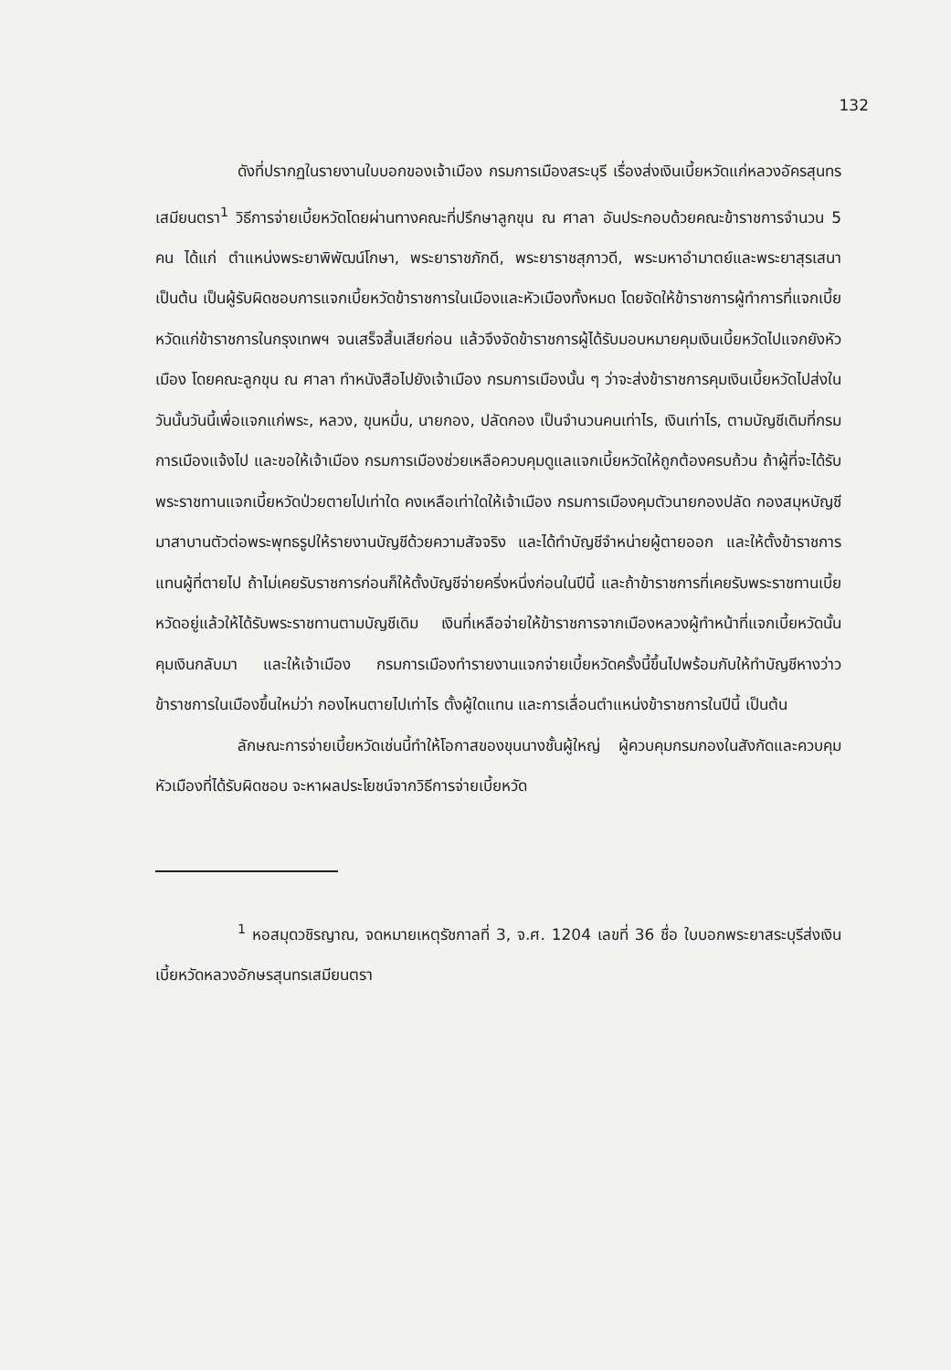132
ดังที่ปรากฏในรายงานใบบอกของเจ้าเมือง กรมการเมืองสระบุรี เรื่องส่งเงินเบี้ยหวัดแก่หลวงอัครสุนทร เสมียนตรา<sup>1</sup> วิธีการจ่ายเบี้ยหวัดโดยผ่านทางคณะที่ปรึกษาลูกขุน ณ ศาลา อันประกอบด้วยคณะข้าราชการจำนวน 5 คน ได้แก่ ตำแหน่งพระยาพิพัฒน์โกษา, พระยาราชภักดี, พระยาราชสุภาวดี, พระมหาอำมาตย์และพระยาสุรเสนา เป็นต้น เป็นผู้รับผิดชอบการแจกเบี้ยหวัดข้าราชการในเมืองและหัวเมืองทั้งหมด โดยจัดให้ข้าราชการผู้ทำการที่แจกเบี้ยหวัดแก่ข้าราชการในกรุงเทพฯ จนเสร็จสิ้นเสียก่อน แล้วจึงจัดข้าราชการผู้ได้รับมอบหมายคุมเงินเบี้ยหวัดไปแจกยังหัวเมือง โดยคณะลูกขุน ณ ศาลา ทำหนังสือไปยังเจ้าเมือง กรมการเมืองนั้น ๆ ว่าจะส่งข้าราชการคุมเงินเบี้ยหวัดไปส่งในวันนั้นวันนี้เพื่อแจกแก่พระ, หลวง, ขุนหมื่น, นายกอง, ปลัดกอง เป็นจำนวนคนเท่าไร, เงินเท่าไร, ตามบัญชีเดิมที่กรมการเมืองแจ้งไป และขอให้เจ้าเมือง กรมการเมืองช่วยเหลือควบคุมดูแลแจกเบี้ยหวัดให้ถูกต้องครบถ้วน ถ้าผู้ที่จะได้รับพระราชทานแจกเบี้ยหวัดป่วยตายไปเท่าใด คงเหลือเท่าใดให้เจ้าเมือง กรมการเมืองคุมตัวนายกองปลัด กองสมุหบัญชี มาสาบานตัวต่อพระพุทธรูปให้รายงานบัญชีด้วยความสัจจริง และได้ทำบัญชีจำหน่ายผู้ตายออก และให้ตั้งข้าราชการแทนผู้ที่ตายไป ถ้าไม่เคยรับราชการก่อนก็ให้ตั้งบัญชีจ่ายครึ่งหนึ่งก่อนในปีนี้ และถ้าข้าราชการที่เคยรับพระราชทานเบี้ยหวัดอยู่แล้วให้ได้รับพระราชทานตามบัญชีเดิม เงินที่เหลือจ่ายให้ข้าราชการจากเมืองหลวงผู้ทำหน้าที่แจกเบี้ยหวัดนั้นคุมเงินกลับมา และให้เจ้าเมือง กรมการเมืองทำรายงานแจกจ่ายเบี้ยหวัดครั้งนี้ขึ้นไปพร้อมกับให้ทำบัญชีหางว่าว ข้าราชการในเมืองขึ้นใหม่ว่า กองไหนตายไปเท่าไร ตั้งผู้ใดแทน และการเลื่อนตำแหน่งข้าราชการในปีนี้ เป็นต้น
ลักษณะการจ่ายเบี้ยหวัดเช่นนี้ทำให้โอกาสของขุนนางชั้นผู้ใหญ่ ผู้ควบคุมกรมกองในสังกัดและควบคุมหัวเมืองที่ได้รับผิดชอบ จะหาผลประโยชน์จากวิธีการจ่ายเบี้ยหวัด
<sup>1</sup> หอสมุดวชิรญาณ, จดหมายเหตุรัชกาลที่ 3, จ.ศ. 1204 เลขที่ 36 ชื่อ ใบบอกพระยาสระบุรีส่งเงินเบี้ยหวัดหลวงอักษรสุนทรเสมียนตรา